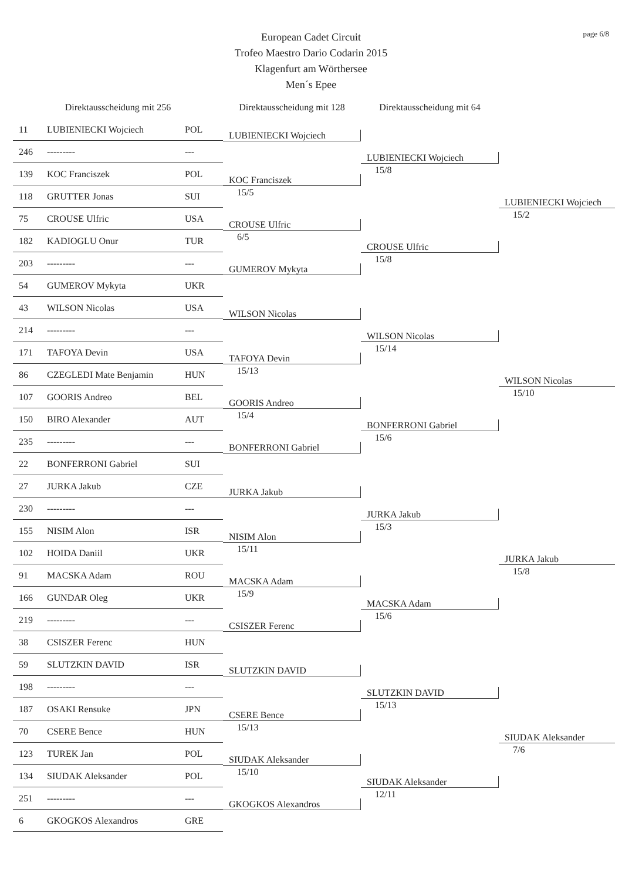page 6/8
European Cadet Circuit
Trofeo Maestro Dario Codarin 2015
Klagenfurt am Wörthersee
Men´s Epee
Direktausscheidung mit 256
Direktausscheidung mit 128
Direktausscheidung mit 64
| 11 | LUBIENIECKI Wojciech | POL | LUBIENIECKI Wojciech | LUBIENIECKI Wojciech 15/8 | LUBIENIECKI Wojciech 15/2 |
| 246 | --------- | --- | | | |
| 139 | KOC Franciszek | POL | KOC Franciszek 15/5 | | |
| 118 | GRUTTER Jonas | SUI | | | |
| 75 | CROUSE Ulfric | USA | CROUSE Ulfric 6/5 | CROUSE Ulfric 15/8 | |
| 182 | KADIOGLU Onur | TUR | | | |
| 203 | --------- | --- | GUMEROV Mykyta | | |
| 54 | GUMEROV Mykyta | UKR | | | |
| 43 | WILSON Nicolas | USA | WILSON Nicolas | WILSON Nicolas 15/14 | WILSON Nicolas 15/10 |
| 214 | --------- | --- | | | |
| 171 | TAFOYA Devin | USA | TAFOYA Devin 15/13 | | |
| 86 | CZEGLEDI Mate Benjamin | HUN | | | |
| 107 | GOORIS Andreo | BEL | GOORIS Andreo 15/4 | BONFERRONI Gabriel 15/6 | |
| 150 | BIRO Alexander | AUT | | | |
| 235 | --------- | --- | BONFERRONI Gabriel | | |
| 22 | BONFERRONI Gabriel | SUI | | | |
| 27 | JURKA Jakub | CZE | JURKA Jakub | JURKA Jakub 15/3 | JURKA Jakub 15/8 |
| 230 | --------- | --- | | | |
| 155 | NISIM Alon | ISR | NISIM Alon 15/11 | | |
| 102 | HOIDA Daniil | UKR | | | |
| 91 | MACSKA Adam | ROU | MACSKA Adam 15/9 | MACSKA Adam 15/6 | |
| 166 | GUNDAR Oleg | UKR | | | |
| 219 | --------- | --- | CSISZER Ferenc | | |
| 38 | CSISZER Ferenc | HUN | | | |
| 59 | SLUTZKIN DAVID | ISR | SLUTZKIN DAVID | SLUTZKIN DAVID 15/13 | SIUDAK Aleksander 7/6 |
| 198 | --------- | --- | | | |
| 187 | OSAKI Rensuke | JPN | CSERE Bence 15/13 | | |
| 70 | CSERE Bence | HUN | | | |
| 123 | TUREK Jan | POL | SIUDAK Aleksander 15/10 | SIUDAK Aleksander 12/11 | |
| 134 | SIUDAK Aleksander | POL | | | |
| 251 | --------- | --- | GKOGKOS Alexandros | | |
| 6 | GKOGKOS Alexandros | GRE | | | |